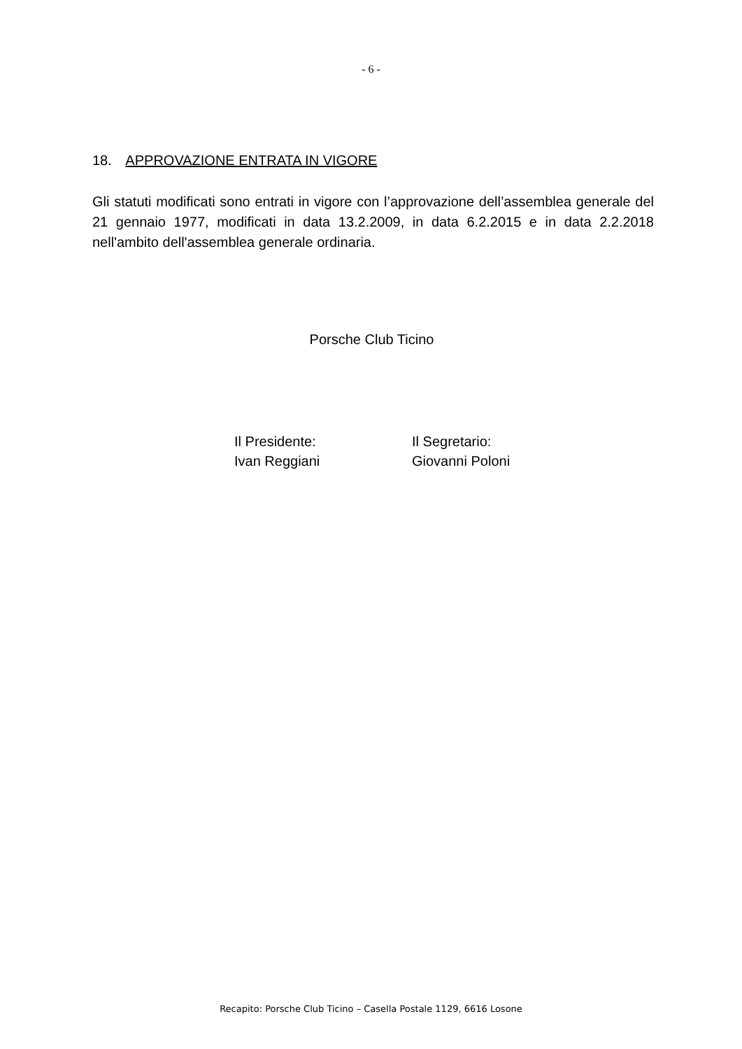- 6 -
18. APPROVAZIONE ENTRATA IN VIGORE
Gli statuti modificati sono entrati in vigore con l’approvazione dell’assemblea generale del 21 gennaio 1977, modificati in data 13.2.2009, in data 6.2.2015 e in data 2.2.2018 nell'ambito dell'assemblea generale ordinaria.
Porsche Club Ticino
Il Presidente:
Ivan Reggiani
Il Segretario:
Giovanni Poloni
Recapito: Porsche Club Ticino – Casella Postale 1129, 6616 Losone